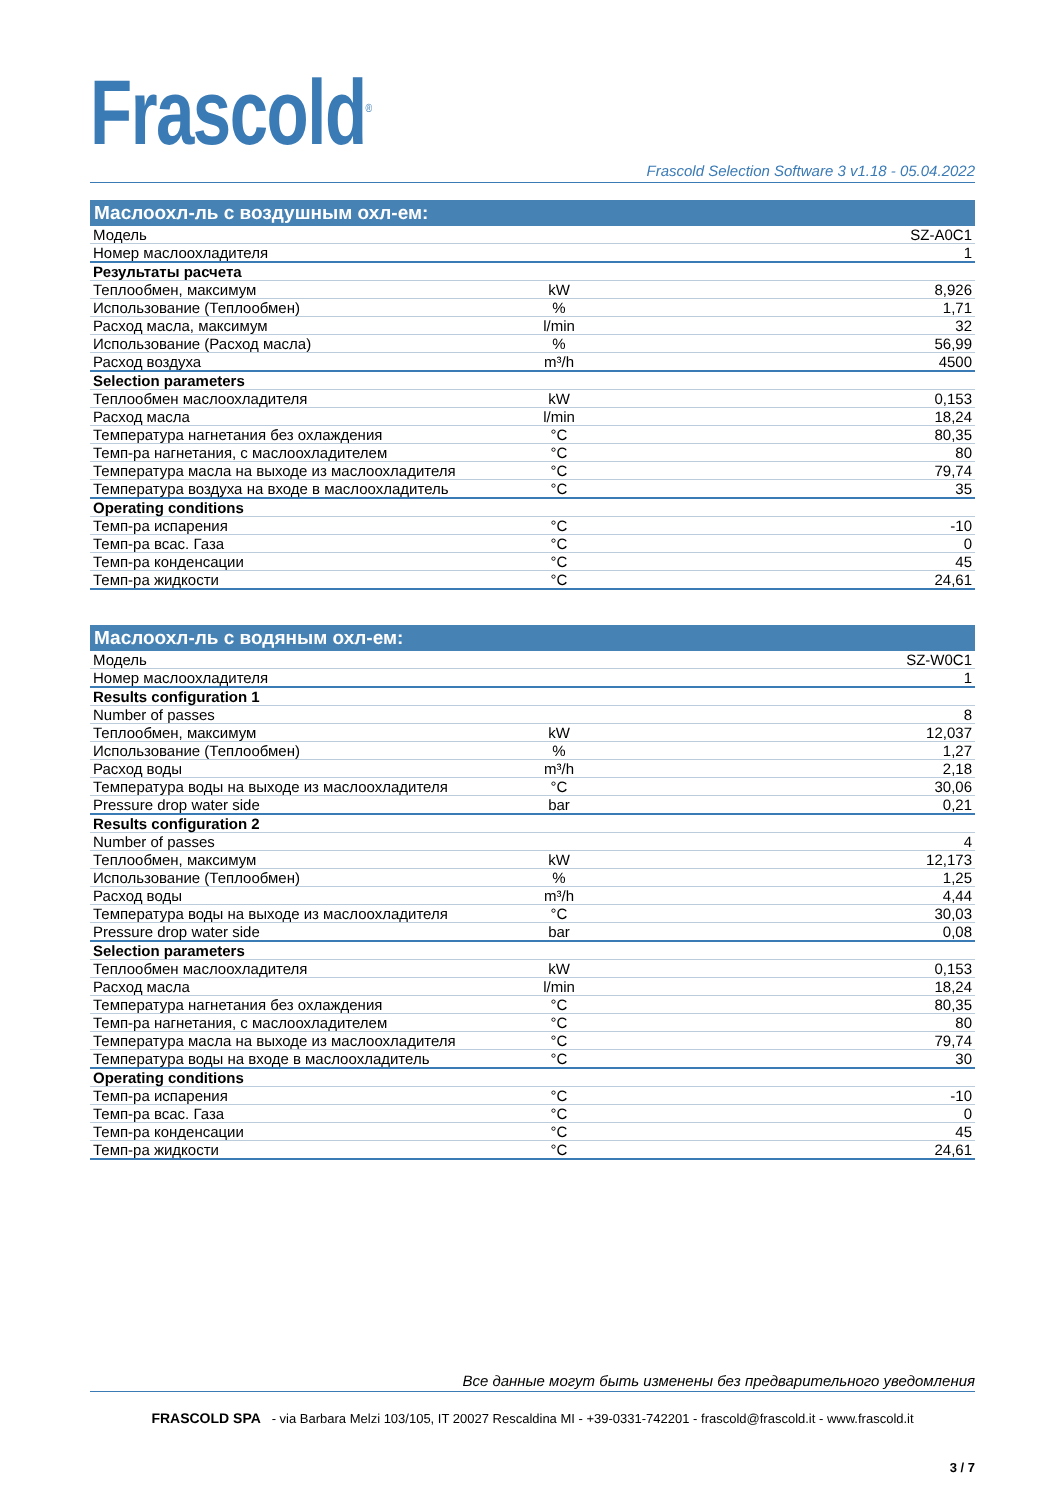Frascold<sup>®</sup>
Frascold Selection Software 3 v1.18 - 05.04.2022
| Маслоохл-ль с воздушным охл-ем: | | |
| --- | --- | --- |
| Модель | | SZ-A0C1 |
| Номер маслоохладителя | | 1 |
| Результаты расчета | | |
| Теплообмен, максимум | kW | 8,926 |
| Использование (Теплообмен) | % | 1,71 |
| Расход масла, максимум | l/min | 32 |
| Использование (Расход масла) | % | 56,99 |
| Расход воздуха | m³/h | 4500 |
| Selection parameters | | |
| Теплообмен маслоохладителя | kW | 0,153 |
| Расход масла | l/min | 18,24 |
| Температура нагнетания без охлаждения | °C | 80,35 |
| Темп-ра нагнетания, с маслоохладителем | °C | 80 |
| Температура масла на выходе из маслоохладителя | °C | 79,74 |
| Температура воздуха на входе в маслоохладитель | °C | 35 |
| Operating conditions | | |
| Темп-ра испарения | °C | -10 |
| Темп-ра всас. Газа | °C | 0 |
| Темп-ра конденсации | °C | 45 |
| Темп-ра жидкости | °C | 24,61 |
| Маслоохл-ль с водяным охл-ем: | | |
| --- | --- | --- |
| Модель | | SZ-W0C1 |
| Номер маслоохладителя | | 1 |
| Results configuration 1 | | |
| Number of passes | | 8 |
| Теплообмен, максимум | kW | 12,037 |
| Использование (Теплообмен) | % | 1,27 |
| Расход воды | m³/h | 2,18 |
| Температура воды на выходе из маслоохладителя | °C | 30,06 |
| Pressure drop water side | bar | 0,21 |
| Results configuration 2 | | |
| Number of passes | | 4 |
| Теплообмен, максимум | kW | 12,173 |
| Использование (Теплообмен) | % | 1,25 |
| Расход воды | m³/h | 4,44 |
| Температура воды на выходе из маслоохладителя | °C | 30,03 |
| Pressure drop water side | bar | 0,08 |
| Selection parameters | | |
| Теплообмен маслоохладителя | kW | 0,153 |
| Расход масла | l/min | 18,24 |
| Температура нагнетания без охлаждения | °C | 80,35 |
| Темп-ра нагнетания, с маслоохладителем | °C | 80 |
| Температура масла на выходе из маслоохладителя | °C | 79,74 |
| Температура воды на входе в маслоохладитель | °C | 30 |
| Operating conditions | | |
| Темп-ра испарения | °C | -10 |
| Темп-ра всас. Газа | °C | 0 |
| Темп-ра конденсации | °C | 45 |
| Темп-ра жидкости | °C | 24,61 |
Все данные могут быть изменены без предварительного уведомления
FRASCOLD SPA - via Barbara Melzi 103/105, IT 20027 Rescaldina MI - +39-0331-742201 - frascold@frascold.it - www.frascold.it
3 / 7